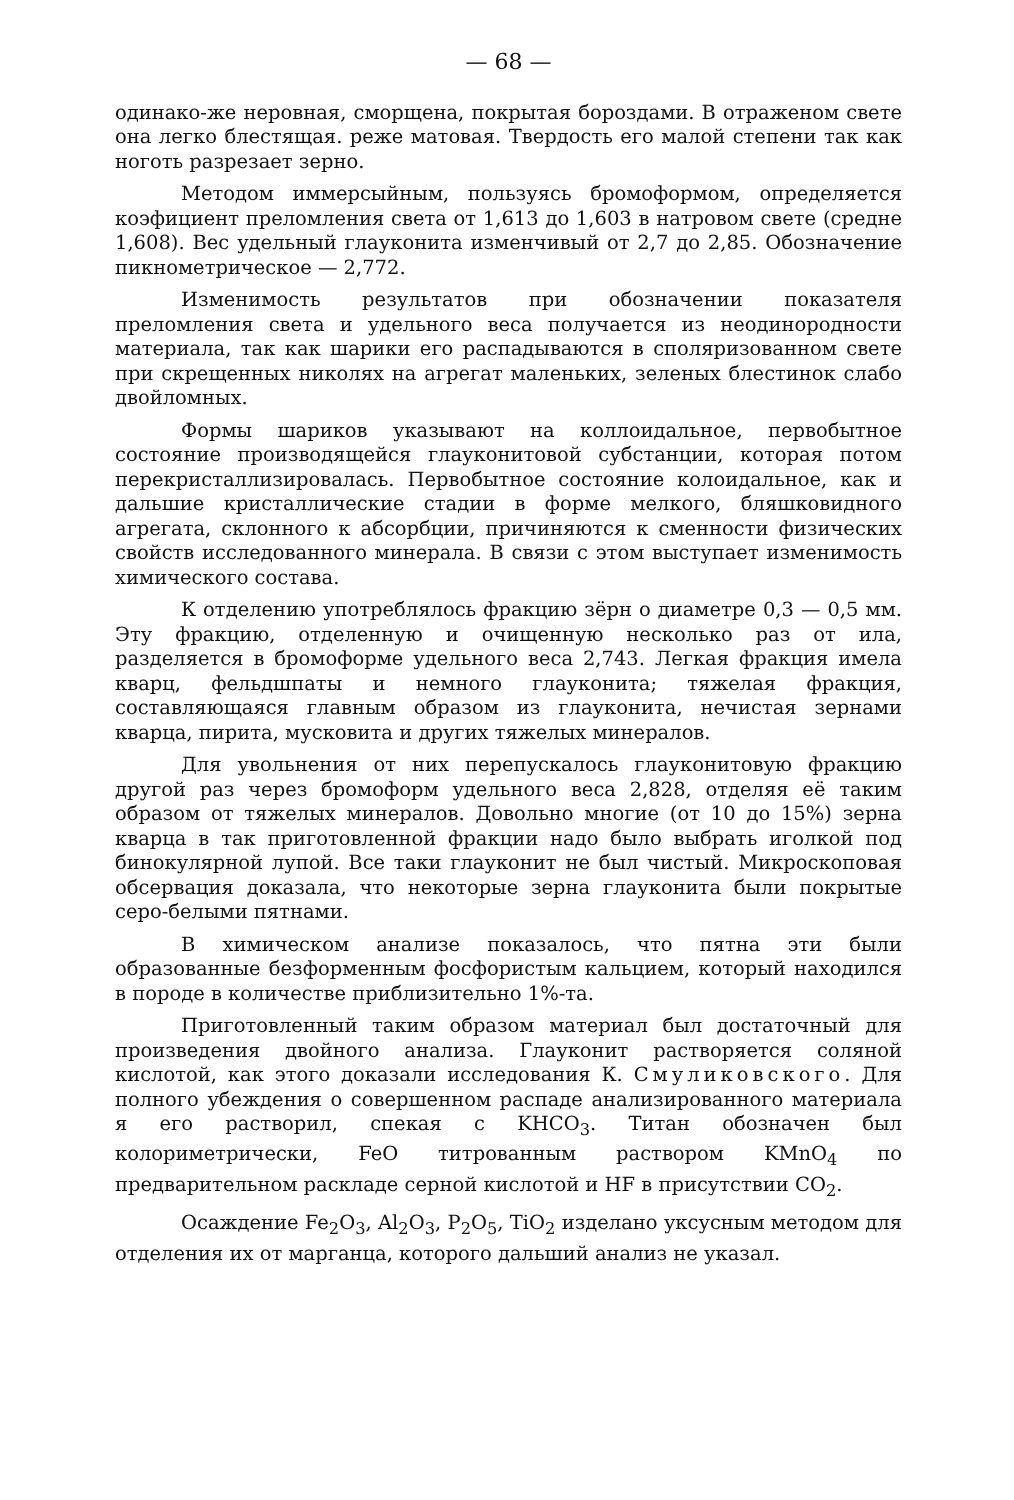— 68 —
одинако-же неровная, сморщена, покрытая бороздами. В отраженом свете она легко блестящая. реже матовая. Твердость его малой степени так как ноготь разрезает зерно.
Методом иммерсыйным, пользуясь бромоформом, определяется коэфициент преломления света от 1,613 до 1,603 в натровом свете (средне 1,608). Вес удельный глауконита изменчивый от 2,7 до 2,85. Обозначение пикнометрическое — 2,772.
Изменимость результатов при обозначении показателя преломления света и удельного веса получается из неодинородности материала, так как шарики его распадываются в споляризованном свете при скрещенных николях на агрегат маленьких, зеленых блестинок слабо двойломных.
Формы шариков указывают на коллоидальное, первобытное состояние производящейся глауконитовой субстанции, которая потом перекристаллизировалась. Первобытное состояние колоидальное, как и дальшие кристаллические стадии в форме мелкого, бляшковидного агрегата, склонного к абсорбции, причиняются к сменности физических свойств исследованного минерала. В связи с этом выступает изменимость химического состава.
К отделению употреблялось фракцию зёрн о диаметре 0,3 — 0,5 мм. Эту фракцию, отделенную и очищенную несколько раз от ила, разделяется в бромоформе удельного веса 2,743. Легкая фракция имела кварц, фельдшпаты и немного глауконита; тяжелая фракция, составляющаяся главным образом из глауконита, нечистая зернами кварца, пирита, мусковита и других тяжелых минералов.
Для увольнения от них перепускалось глауконитовую фракцию другой раз через бромоформ удельного веса 2,828, отделяя её таким образом от тяжелых минералов. Довольно многие (от 10 до 15%) зерна кварца в так приготовленной фракции надо было выбрать иголкой под бинокулярной лупой. Все таки глауконит не был чистый. Микроскоповая обсервация доказала, что некоторые зерна глауконита были покрытые серо-белыми пятнами.
В химическом анализе показалось, что пятна эти были образованные безформенным фосфористым кальцием, который находился в породе в количестве приблизительно 1%-та.
Приготовленный таким образом материал был достаточный для произведения двойного анализа. Глауконит растворяется соляной кислотой, как этого доказали исследования К. Смуликовского. Для полного убеждения о совершенном распаде анализированного материала я его растворил, спекая с KHCO<sub>3</sub>. Титан обозначен был колориметрически, FeO титрованным раствором KMnO<sub>4</sub> по предварительном раскладе серной кислотой и HF в присутствии CO<sub>2</sub>.
Осаждение Fe<sub>2</sub>O<sub>3</sub>, Al<sub>2</sub>O<sub>3</sub>, P<sub>2</sub>O<sub>5</sub>, TiO<sub>2</sub> изделано уксусным методом для отделения их от марганца, которого дальший анализ не указал.